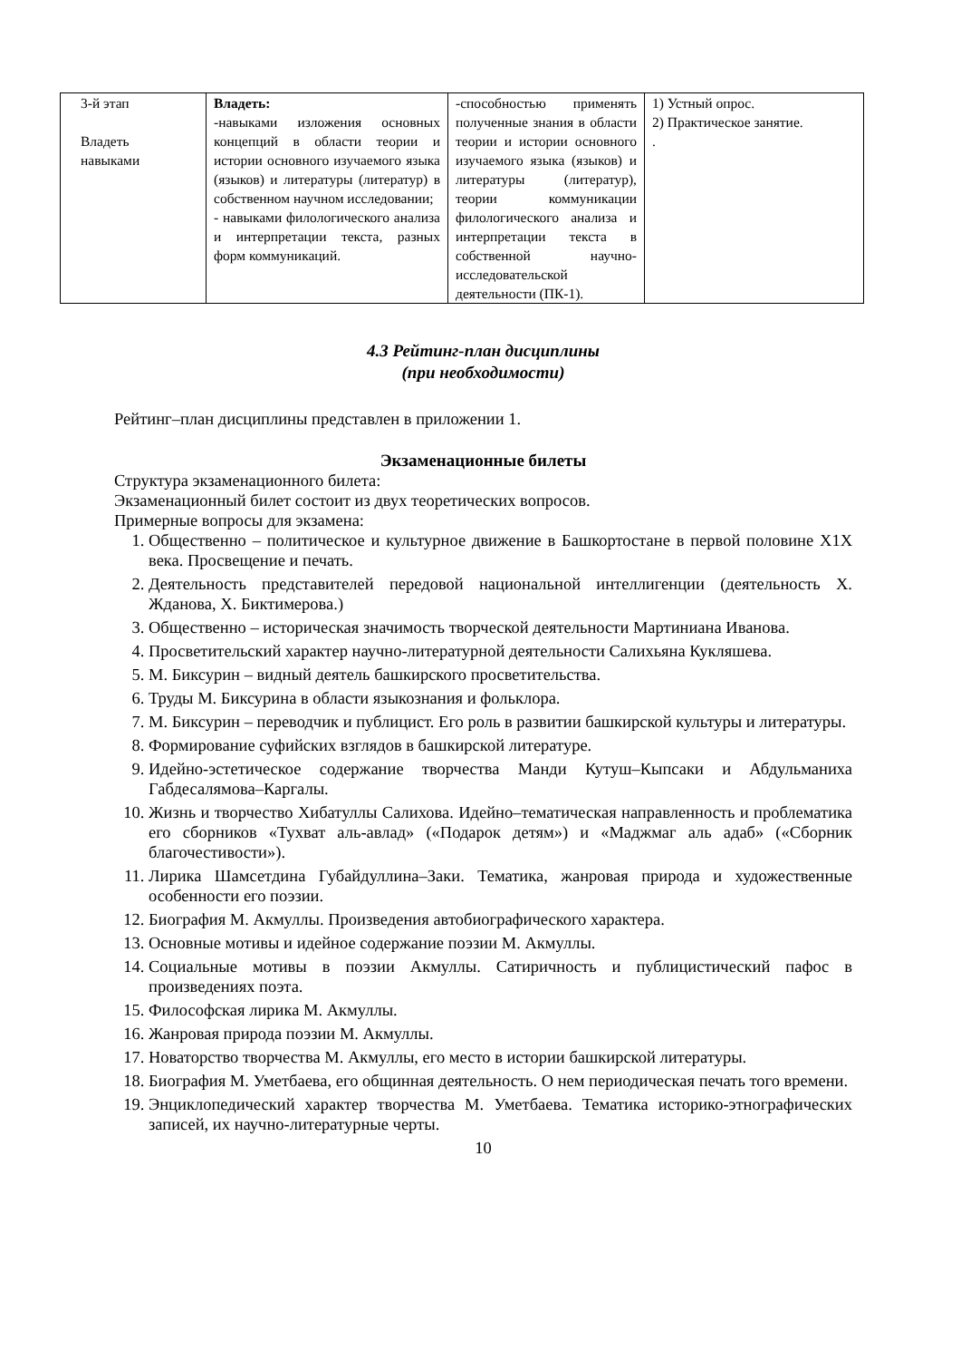| 3-й этап Владеть навыками | Владеть: -навыками изложения основных концепций в области теории и истории основного изучаемого языка (языков) и литературы (литератур) в собственном научном исследовании; - навыками филологического анализа и интерпретации текста, разных форм коммуникаций. | -способностью применять полученные знания в области теории и истории основного изучаемого языка (языков) и литературы (литератур), теории коммуникации филологического анализа и интерпретации текста в собственной научно-исследовательской деятельности (ПК-1). | 1) Устный опрос. 2) Практическое занятие. . |
4.3 Рейтинг-план дисциплины
(при необходимости)
Рейтинг–план дисциплины представлен в приложении 1.
Экзаменационные билеты
Структура экзаменационного билета:
Экзаменационный билет состоит из двух теоретических вопросов.
Примерные вопросы для экзамена:
1. Общественно – политическое и культурное движение в Башкортостане в первой половине Х1Х века. Просвещение и печать.
2. Деятельность представителей передовой национальной интеллигенции (деятельность Х. Жданова, Х. Биктимерова.)
3. Общественно – историческая значимость творческой деятельности Мартиниана Иванова.
4. Просветительский характер научно-литературной деятельности Салихьяна Кукляшева.
5. М. Биксурин – видный деятель башкирского просветительства.
6. Труды М. Биксурина в области языкознания и фольклора.
7. М. Биксурин – переводчик и публицист. Его роль в развитии башкирской культуры и литературы.
8. Формирование суфийских взглядов в башкирской литературе.
9. Идейно-эстетическое содержание творчества Манди Кутуш–Кыпсаки и Абдульманиха Габдесалямова–Каргалы.
10. Жизнь и творчество Хибатуллы Салихова. Идейно–тематическая направленность и проблематика его сборников «Тухват аль-авлад» («Подарок детям») и «Маджмаг аль адаб» («Сборник благочестивости»).
11. Лирика Шамсетдина Губайдуллина–Заки. Тематика, жанровая природа и художественные особенности его поэзии.
12. Биография М. Акмуллы. Произведения автобиографического характера.
13. Основные мотивы и идейное содержание поэзии М. Акмуллы.
14. Социальные мотивы в поэзии Акмуллы. Сатиричность и публицистический пафос в произведениях поэта.
15. Философская лирика М. Акмуллы.
16. Жанровая природа поэзии М. Акмуллы.
17. Новаторство творчества М. Акмуллы, его место в истории башкирской литературы.
18. Биография М. Уметбаева, его общинная деятельность. О нем периодическая печать того времени.
19. Энциклопедический характер творчества М. Уметбаева. Тематика историко-этнографических записей, их научно-литературные черты.
10